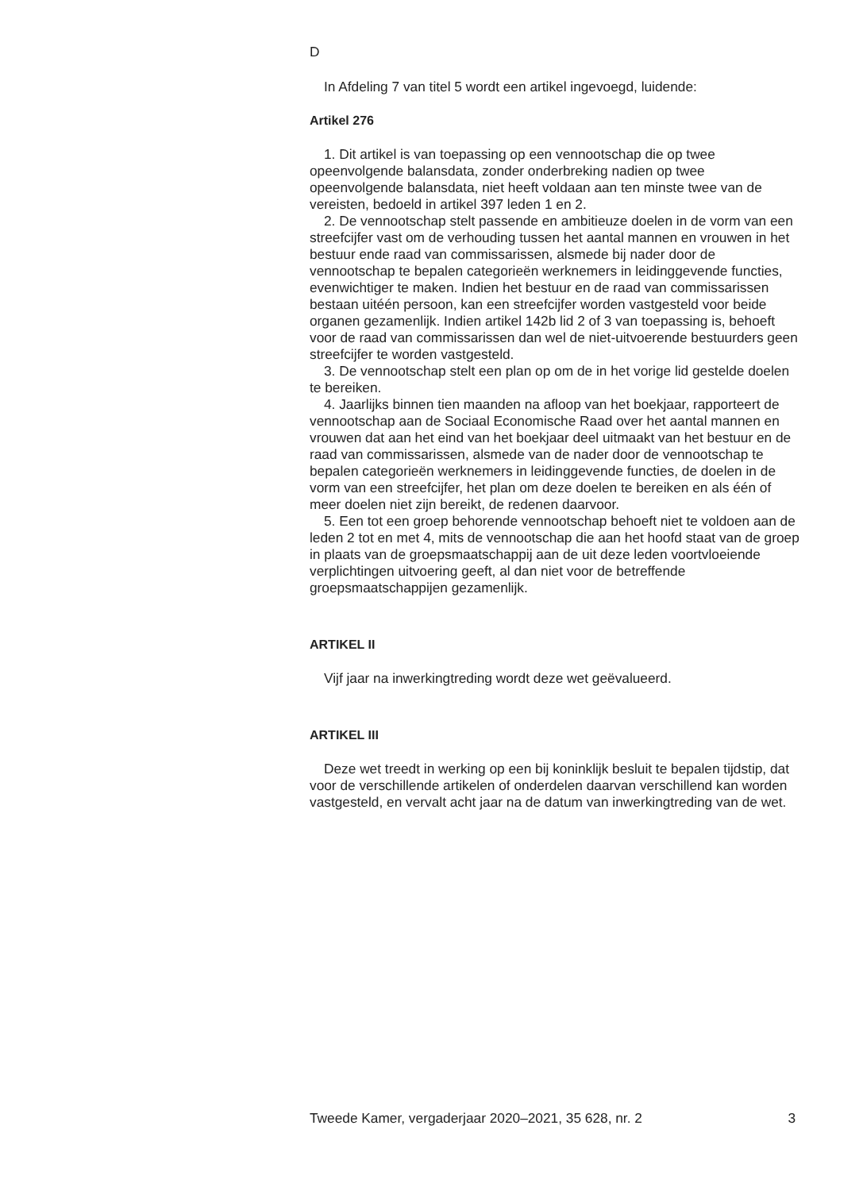D
In Afdeling 7 van titel 5 wordt een artikel ingevoegd, luidende:
Artikel 276
1. Dit artikel is van toepassing op een vennootschap die op twee opeenvolgende balansdata, zonder onderbreking nadien op twee opeenvolgende balansdata, niet heeft voldaan aan ten minste twee van de vereisten, bedoeld in artikel 397 leden 1 en 2.
2. De vennootschap stelt passende en ambitieuze doelen in de vorm van een streefcijfer vast om de verhouding tussen het aantal mannen en vrouwen in het bestuur ende raad van commissarissen, alsmede bij nader door de vennootschap te bepalen categorieën werknemers in leidingge­vende functies, evenwichtiger te maken. Indien het bestuur en de raad van commissarissen bestaan uitéén persoon, kan een streefcijfer worden vastgesteld voor beide organen gezamenlijk. Indien artikel 142b lid 2 of 3 van toepassing is, behoeft voor de raad van commissarissen dan wel de niet-uitvoerende bestuurders geen streefcijfer te worden vastgesteld.
3. De vennootschap stelt een plan op om de in het vorige lid gestelde doelen te bereiken.
4. Jaarlijks binnen tien maanden na afloop van het boekjaar, rapporteert de vennootschap aan de Sociaal Economische Raad over het aantal mannen en vrouwen dat aan het eind van het boekjaar deel uitmaakt van het bestuur en de raad van commissarissen, alsmede van de nader door de vennootschap te bepalen categorieën werknemers in leidinggevende functies, de doelen in de vorm van een streefcijfer, het plan om deze doelen te bereiken en als één of meer doelen niet zijn bereikt, de redenen daarvoor.
5. Een tot een groep behorende vennootschap behoeft niet te voldoen aan de leden 2 tot en met 4, mits de vennootschap die aan het hoofd staat van de groep in plaats van de groepsmaatschappij aan de uit deze leden voortvloeiende verplichtingen uitvoering geeft, al dan niet voor de betreffende groepsmaatschappijen gezamenlijk.
ARTIKEL II
Vijf jaar na inwerkingtreding wordt deze wet geëvalueerd.
ARTIKEL III
Deze wet treedt in werking op een bij koninklijk besluit te bepalen tijdstip, dat voor de verschillende artikelen of onderdelen daarvan verschillend kan worden vastgesteld, en vervalt acht jaar na de datum van inwerkingtreding van de wet.
Tweede Kamer, vergaderjaar 2020–2021, 35 628, nr. 2 3